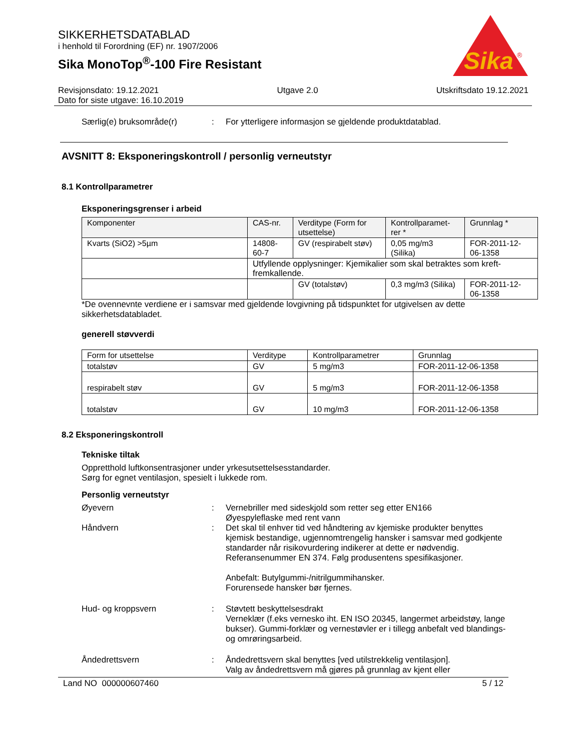Sika
®
SIKKERHETSDATABLAD
i henhold til Forordning (EF) nr. 1907/2006
Sika MonoTop<sup>®</sup>-100 Fire Resistant
Revisjonsdato: 19.12.2021 Utgave 2.0 Utskriftsdato 19.12.2021
Dato for siste utgave: 16.10.2019
Særlig(e) bruksområde(r) : For ytterligere informasjon se gjeldende produktdatablad.
AVSNITT 8: Eksponeringskontroll / personlig verneutstyr
8.1 Kontrollparametrer
Eksponeringsgrenser i arbeid
| Komponenter | CAS-nr. | Verditype (Form for utsettelse) | Kontrollparamet-rer * | Grunnlag * |
| --- | --- | --- | --- | --- |
| Kvarts (SiO2) >5µm | 14808-60-7 | GV (respirabelt støv) | 0,05 mg/m3 (Silika) | FOR-2011-12-06-1358 |
| | Utfyllende opplysninger: Kjemikalier som skal betraktes som kreft-fremkallende. | | | |
| | | GV (totalstøv) | 0,3 mg/m3 (Silika) | FOR-2011-12-06-1358 |
*De ovennevnte verdiene er i samsvar med gjeldende lovgivning på tidspunktet for utgivelsen av dette sikkerhetsdatabladet.
generell støvverdi
| Form for utsettelse | Verditype | Kontrollparametrer | Grunnlag |
| --- | --- | --- | --- |
| totalstøv | GV | 5 mg/m3 | FOR-2011-12-06-1358 |
| respirabelt støv | GV | 5 mg/m3 | FOR-2011-12-06-1358 |
| totalstøv | GV | 10 mg/m3 | FOR-2011-12-06-1358 |
8.2 Eksponeringskontroll
Tekniske tiltak
Oppretthold luftkonsentrasjoner under yrkesutsettelsesstandarder.
Sørg for egnet ventilasjon, spesielt i lukkede rom.
Personlig verneutstyr
Øyevern : Vernebriller med sideskjold som retter seg etter EN166
Øyespyleflaske med rent vann
Håndvern : Det skal til enhver tid ved håndtering av kjemiske produkter benyttes kjemisk bestandige, ugjennomtrengelig hansker i samsvar med godkjente standarder når risikovurdering indikerer at dette er nødvendig. Referansenummer EN 374. Følg produsentens spesifikasjoner.
Anbefalt: Butylgummi-/nitrilgummihansker.
Forurensede hansker bør fjernes.
Hud- og kroppsvern : Støvtett beskyttelsesdrakt
Verneklær (f.eks vernesko iht. EN ISO 20345, langermet arbeidstøy, lange bukser). Gummi-forklær og vernestøvler er i tillegg anbefalt ved blandings- og omrøringsarbeid.
Åndedrettsvern : Åndedrettsvern skal benyttes [ved utilstrekkelig ventilasjon].
Valg av åndedrettsvern må gjøres på grunnlag av kjent eller
Land NO 000000607460 5 / 12